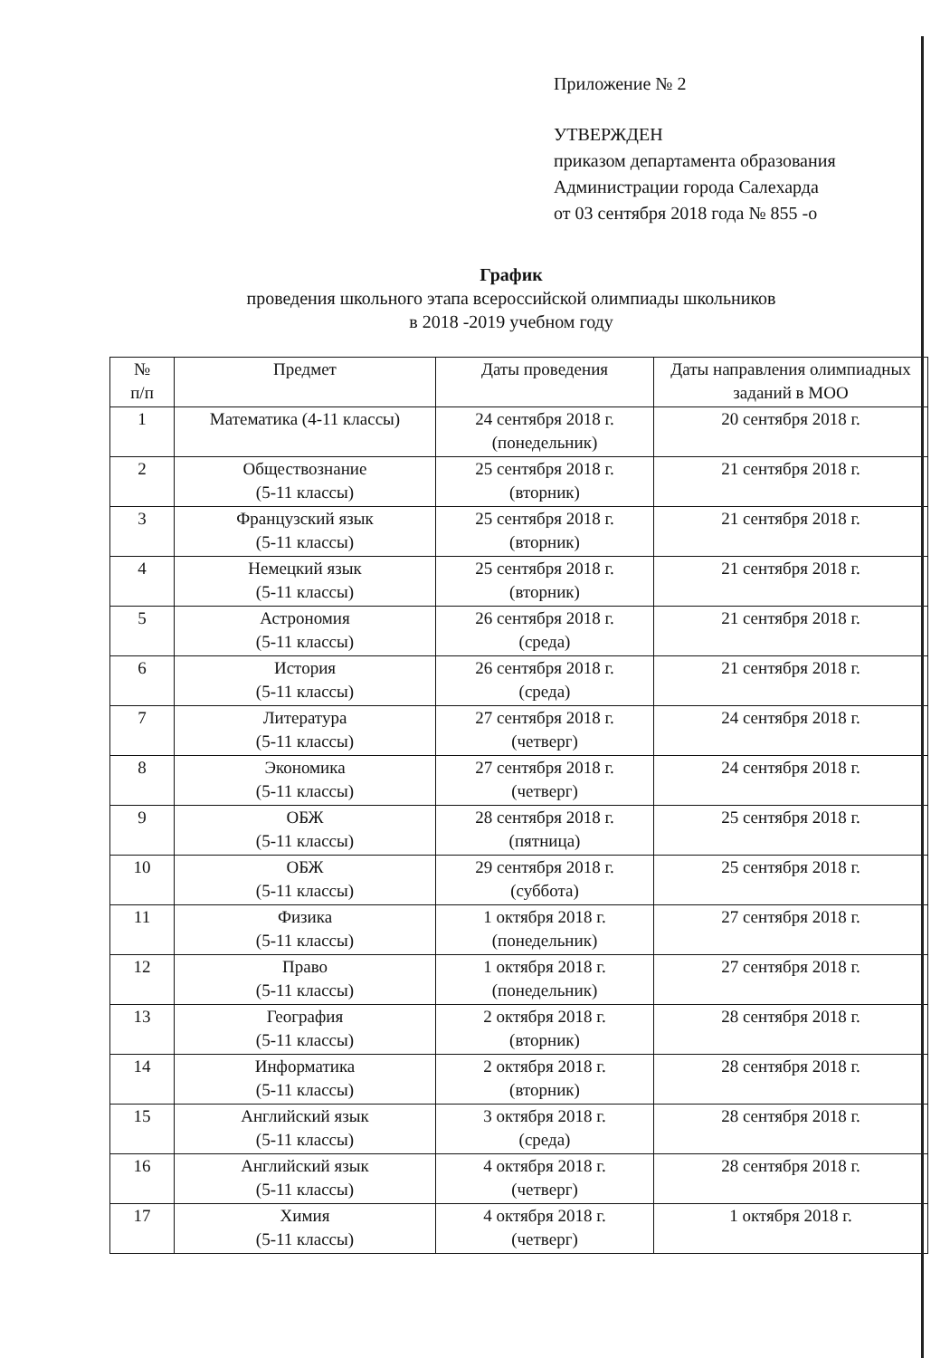Приложение № 2
УТВЕРЖДЕН
приказом департамента образования
Администрации города Салехарда
от 03 сентября 2018 года № 855 -о
График
проведения школьного этапа всероссийской олимпиады школьников
в 2018 -2019 учебном году
| № п/п | Предмет | Даты проведения | Даты направления олимпиадных заданий в МОО |
| --- | --- | --- | --- |
| 1 | Математика (4-11 классы) | 24 сентября 2018 г. (понедельник) | 20 сентября 2018 г. |
| 2 | Обществознание (5-11 классы) | 25 сентября 2018 г. (вторник) | 21 сентября 2018 г. |
| 3 | Французский язык (5-11 классы) | 25 сентября 2018 г. (вторник) | 21 сентября 2018 г. |
| 4 | Немецкий язык (5-11 классы) | 25 сентября 2018 г. (вторник) | 21 сентября 2018 г. |
| 5 | Астрономия (5-11 классы) | 26 сентября 2018 г. (среда) | 21 сентября 2018 г. |
| 6 | История (5-11 классы) | 26 сентября 2018 г. (среда) | 21 сентября 2018 г. |
| 7 | Литература (5-11 классы) | 27 сентября 2018 г. (четверг) | 24 сентября 2018 г. |
| 8 | Экономика (5-11 классы) | 27 сентября 2018 г. (четверг) | 24 сентября 2018 г. |
| 9 | ОБЖ (5-11 классы) | 28 сентября 2018 г. (пятница) | 25 сентября 2018 г. |
| 10 | ОБЖ (5-11 классы) | 29 сентября 2018 г. (суббота) | 25 сентября 2018 г. |
| 11 | Физика (5-11 классы) | 1 октября 2018 г. (понедельник) | 27 сентября 2018 г. |
| 12 | Право (5-11 классы) | 1 октября 2018 г. (понедельник) | 27 сентября 2018 г. |
| 13 | География (5-11 классы) | 2 октября 2018 г. (вторник) | 28 сентября 2018 г. |
| 14 | Информатика (5-11 классы) | 2 октября 2018 г. (вторник) | 28 сентября 2018 г. |
| 15 | Английский язык (5-11 классы) | 3 октября 2018 г. (среда) | 28 сентября 2018 г. |
| 16 | Английский язык (5-11 классы) | 4 октября 2018 г. (четверг) | 28 сентября 2018 г. |
| 17 | Химия (5-11 классы) | 4 октября 2018 г. (четверг) | 1 октября 2018 г. |